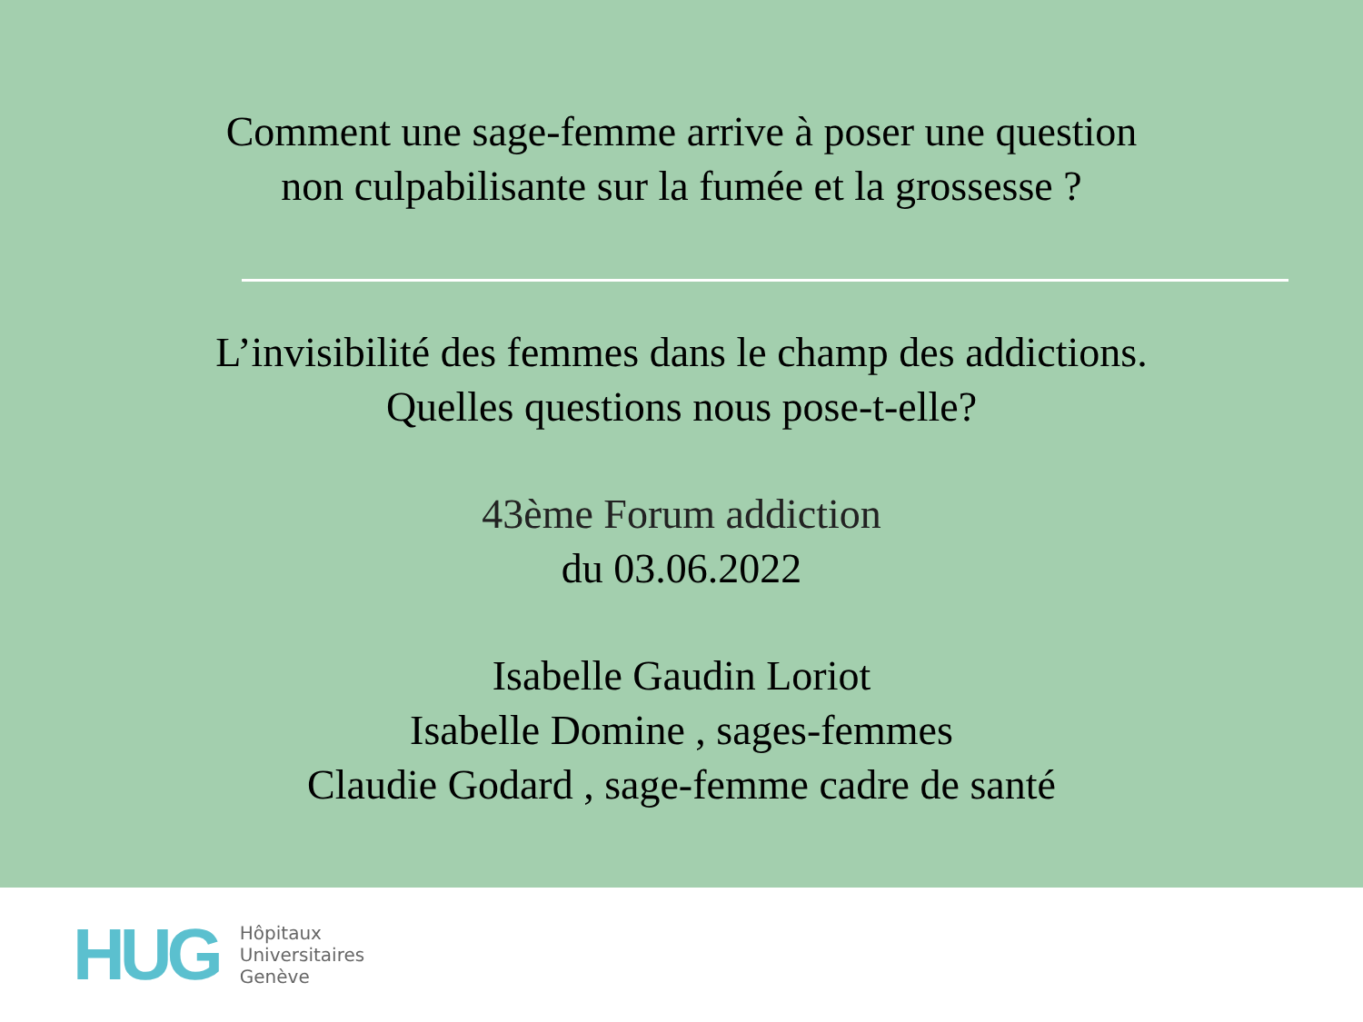Comment une sage-femme arrive à poser une question
non culpabilisante sur la fumée et la grossesse ?
L’invisibilité des femmes dans le champ des addictions.
Quelles questions nous pose-t-elle?
43ème Forum addiction
du 03.06.2022
Isabelle Gaudin Loriot
Isabelle Domine , sages-femmes
Claudie Godard , sage-femme cadre de santé
HUG
Hôpitaux
Universitaires
Genève